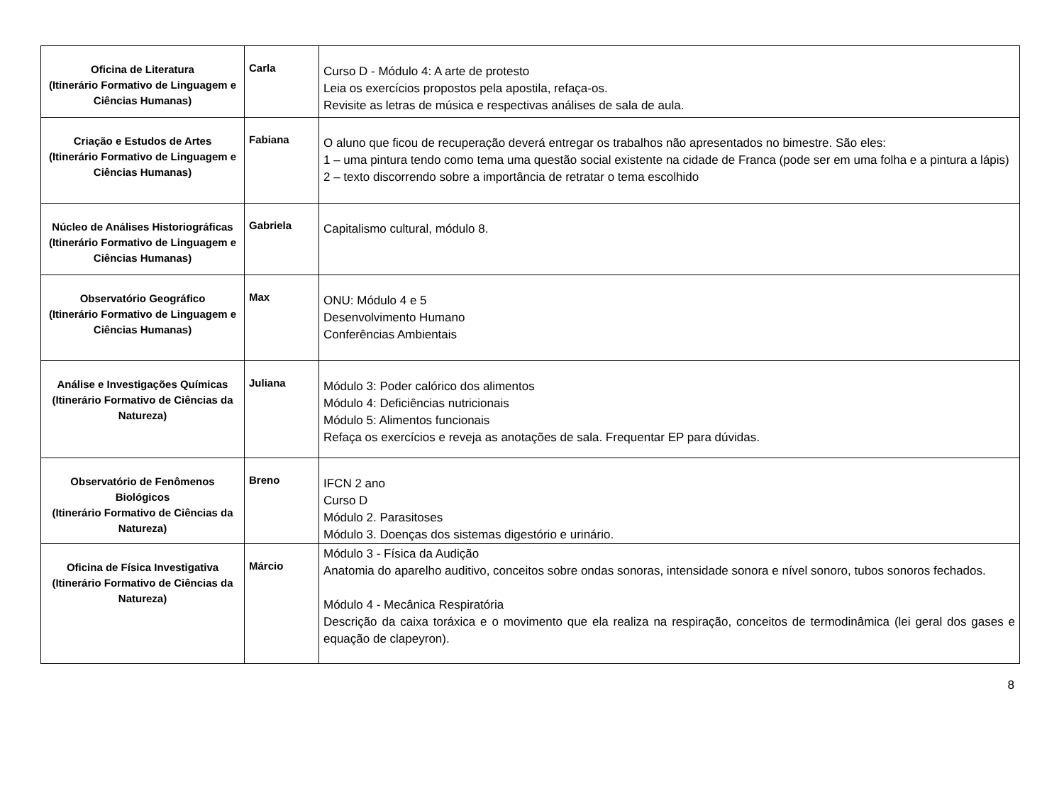| Oficina de Literatura (Itinerário Formativo de Linguagem e Ciências Humanas) | Carla | Curso D - Módulo 4: A arte de protesto Leia os exercícios propostos pela apostila, refaça-os. Revisite as letras de música e respectivas análises de sala de aula. |
| Criação e Estudos de Artes (Itinerário Formativo de Linguagem e Ciências Humanas) | Fabiana | O aluno que ficou de recuperação deverá entregar os trabalhos não apresentados no bimestre. São eles: 1 – uma pintura tendo como tema uma questão social existente na cidade de Franca (pode ser em uma folha e a pintura a lápis) 2 – texto discorrendo sobre a importância de retratar o tema escolhido |
| Núcleo de Análises Historiográficas (Itinerário Formativo de Linguagem e Ciências Humanas) | Gabriela | Capitalismo cultural, módulo 8. |
| Observatório Geográfico (Itinerário Formativo de Linguagem e Ciências Humanas) | Max | ONU: Módulo 4 e 5 Desenvolvimento Humano Conferências Ambientais |
| Análise e Investigações Químicas (Itinerário Formativo de Ciências da Natureza) | Juliana | Módulo 3: Poder calórico dos alimentos Módulo 4: Deficiências nutricionais Módulo 5: Alimentos funcionais Refaça os exercícios e reveja as anotações de sala. Frequentar EP para dúvidas. |
| Observatório de Fenômenos Biológicos (Itinerário Formativo de Ciências da Natureza) | Breno | IFCN 2 ano Curso D Módulo 2. Parasitoses Módulo 3. Doenças dos sistemas digestório e urinário. |
| Oficina de Física Investigativa (Itinerário Formativo de Ciências da Natureza) | Márcio | Módulo 3 - Física da Audição Anatomia do aparelho auditivo, conceitos sobre ondas sonoras, intensidade sonora e nível sonoro, tubos sonoros fechados. Módulo 4 - Mecânica Respiratória Descrição da caixa toráxica e o movimento que ela realiza na respiração, conceitos de termodinâmica (lei geral dos gases e equação de clapeyron). |
8